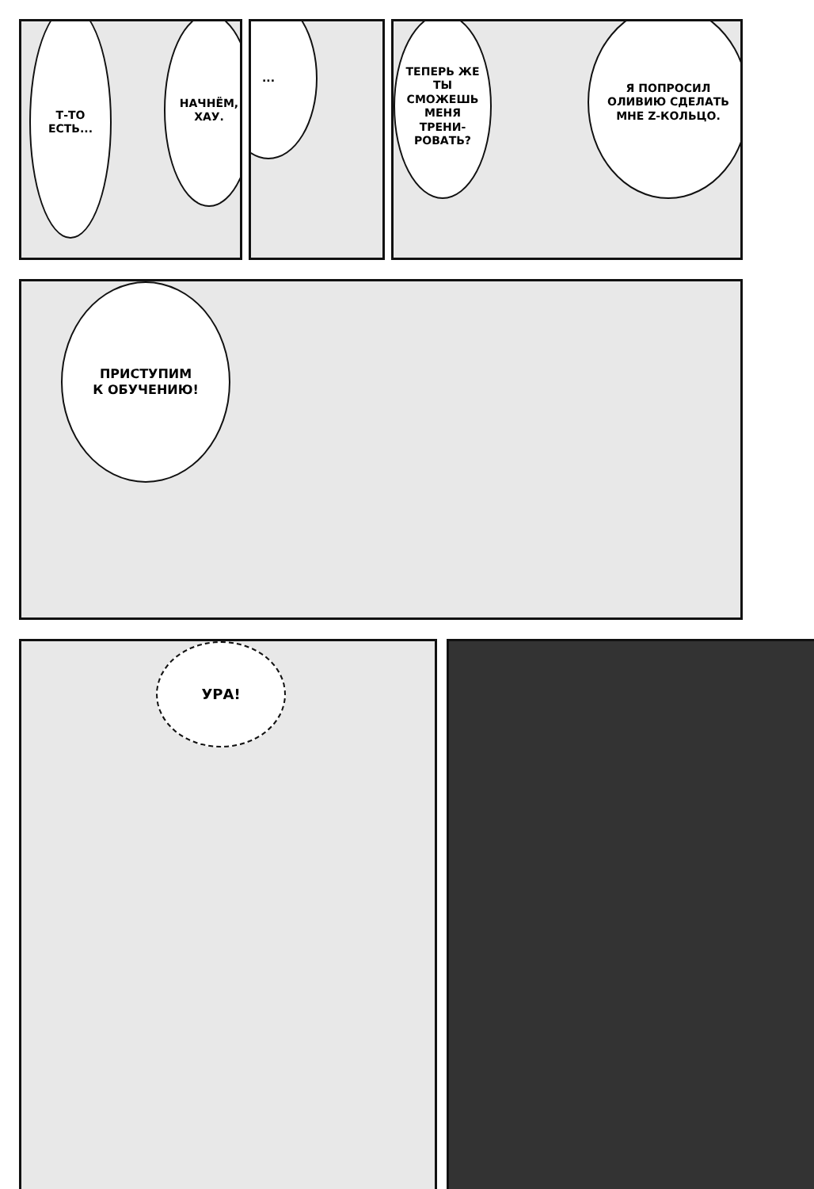Т-ТО
ЕСТЬ...
НАЧНЁМ,
ХАУ.
...
ТЕПЕРЬ ЖЕ
ТЫ
СМОЖЕШЬ
МЕНЯ
ТРЕНИ-
РОВАТЬ?
Я ПОПРОСИЛ
ОЛИВИЮ СДЕЛАТЬ
МНЕ Z-КОЛЬЦО.
ПРИСТУПИМ
К ОБУЧЕНИЮ!
УРА!